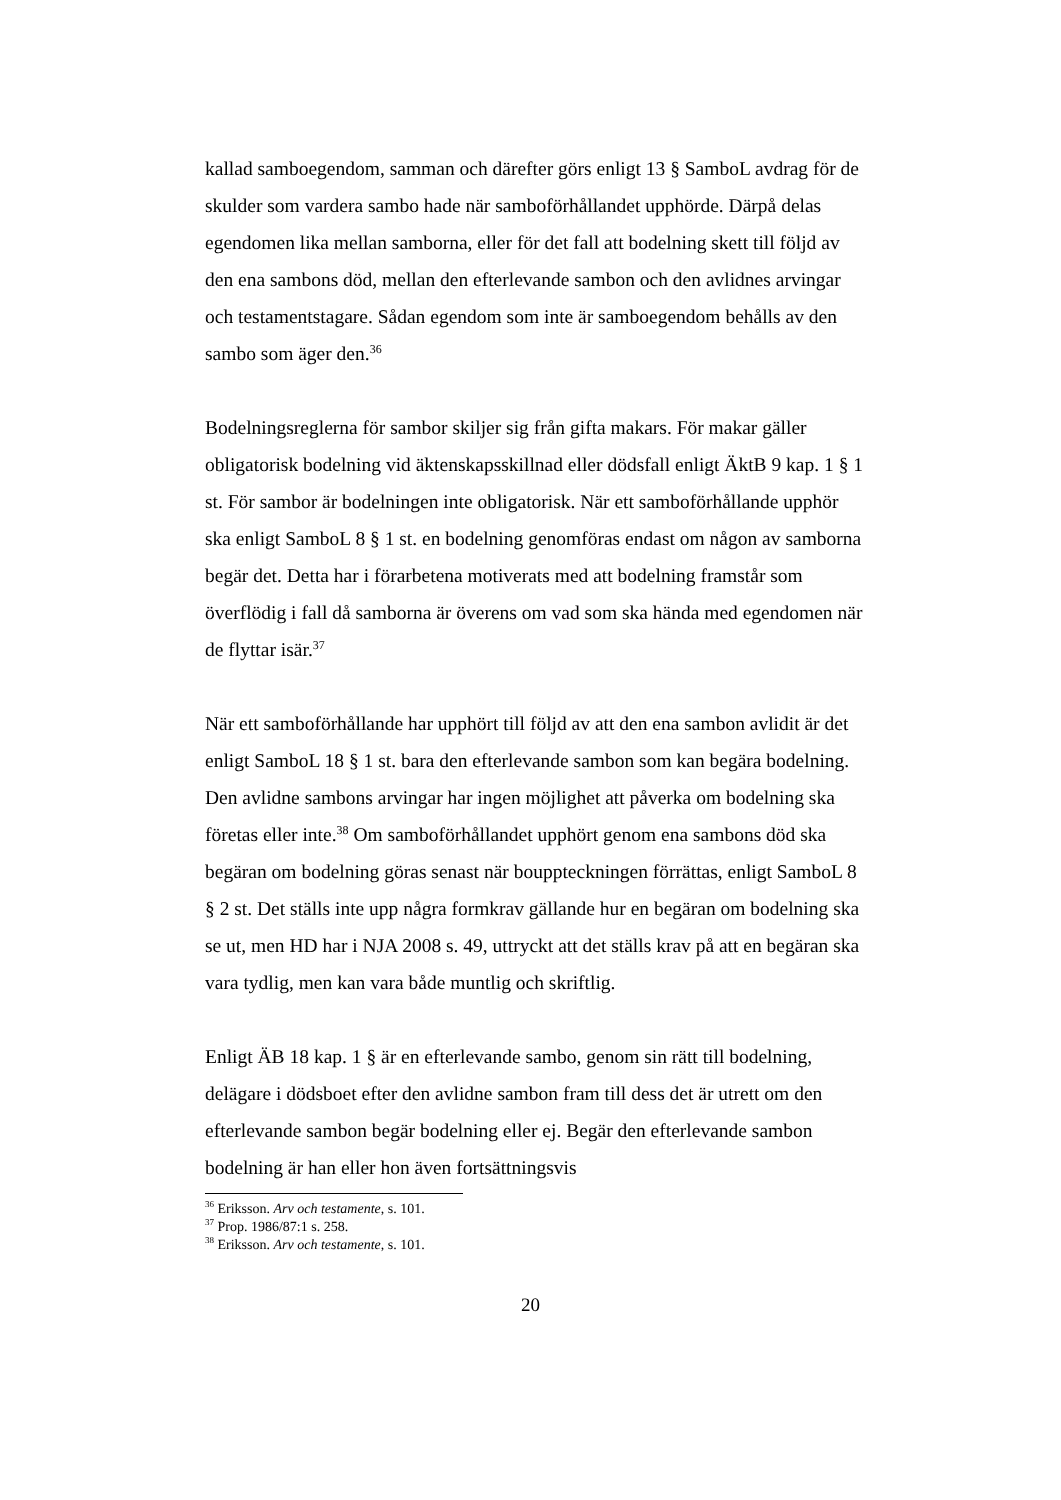kallad samboegendom, samman och därefter görs enligt 13 § SamboL avdrag för de skulder som vardera sambo hade när samboförhållandet upphörde. Därpå delas egendomen lika mellan samborna, eller för det fall att bodelning skett till följd av den ena sambons död, mellan den efterlevande sambon och den avlidnes arvingar och testamentstagare. Sådan egendom som inte är samboegendom behålls av den sambo som äger den.<sup>36</sup>
Bodelningsreglerna för sambor skiljer sig från gifta makars. För makar gäller obligatorisk bodelning vid äktenskapsskillnad eller dödsfall enligt ÄktB 9 kap. 1 § 1 st. För sambor är bodelningen inte obligatorisk. När ett samboförhållande upphör ska enligt SamboL 8 § 1 st. en bodelning genomföras endast om någon av samborna begär det. Detta har i förarbetena motiverats med att bodelning framstår som överflödig i fall då samborna är överens om vad som ska hända med egendomen när de flyttar isär.<sup>37</sup>
När ett samboförhållande har upphört till följd av att den ena sambon avlidit är det enligt SamboL 18 § 1 st. bara den efterlevande sambon som kan begära bodelning. Den avlidne sambons arvingar har ingen möjlighet att påverka om bodelning ska företas eller inte.<sup>38</sup> Om samboförhållandet upphört genom ena sambons död ska begäran om bodelning göras senast när bouppteckningen förrättas, enligt SamboL 8 § 2 st. Det ställs inte upp några formkrav gällande hur en begäran om bodelning ska se ut, men HD har i NJA 2008 s. 49, uttryckt att det ställs krav på att en begäran ska vara tydlig, men kan vara både muntlig och skriftlig.
Enligt ÄB 18 kap. 1 § är en efterlevande sambo, genom sin rätt till bodelning, delägare i dödsboet efter den avlidne sambon fram till dess det är utrett om den efterlevande sambon begär bodelning eller ej. Begär den efterlevande sambon bodelning är han eller hon även fortsättningsvis
<sup>36</sup> Eriksson. Arv och testamente, s. 101.
<sup>37</sup> Prop. 1986/87:1 s. 258.
<sup>38</sup> Eriksson. Arv och testamente, s. 101.
20